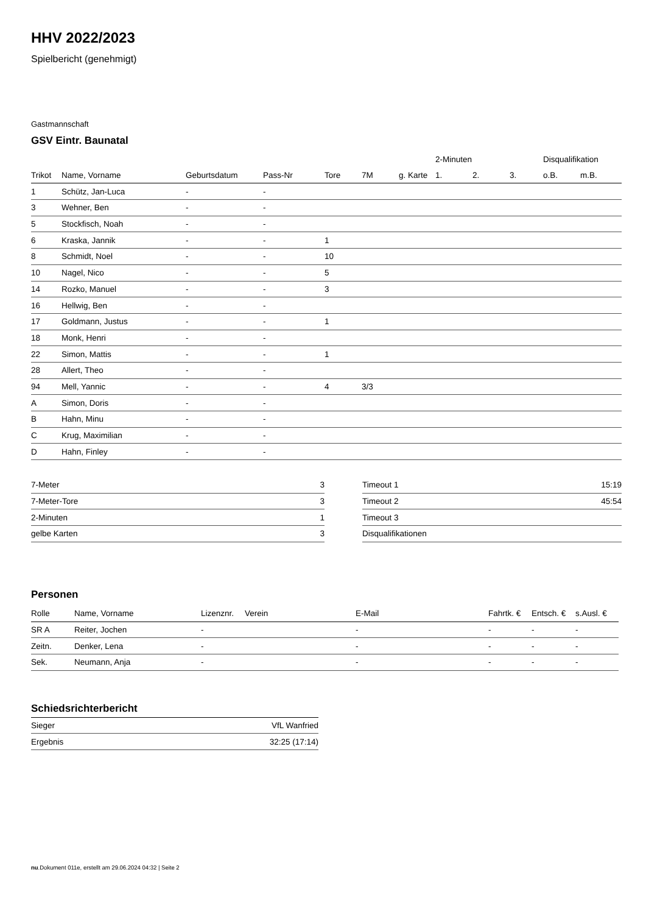HHV 2022/2023
Spielbericht (genehmigt)
Gastmannschaft
GSV Eintr. Baunatal
| | | | | | | | 2-Minuten | | | Disqualifikation | |
| --- | --- | --- | --- | --- | --- | --- | --- | --- | --- | --- | --- |
| Trikot | Name, Vorname | Geburtsdatum | Pass-Nr | Tore | 7M | g. Karte | 1. | 2. | 3. | o.B. | m.B. |
| 1 | Schütz, Jan-Luca | - | - | | | | | | | | |
| 3 | Wehner, Ben | - | - | | | | | | | | |
| 5 | Stockfisch, Noah | - | - | | | | | | | | |
| 6 | Kraska, Jannik | - | - | 1 | | | | | | | |
| 8 | Schmidt, Noel | - | - | 10 | | | | | | | |
| 10 | Nagel, Nico | - | - | 5 | | | | | | | |
| 14 | Rozko, Manuel | - | - | 3 | | | | | | | |
| 16 | Hellwig, Ben | - | - | | | | | | | | |
| 17 | Goldmann, Justus | - | - | 1 | | | | | | | |
| 18 | Monk, Henri | - | - | | | | | | | | |
| 22 | Simon, Mattis | - | - | 1 | | | | | | | |
| 28 | Allert, Theo | - | - | | | | | | | | |
| 94 | Mell, Yannic | - | - | 4 | 3/3 | | | | | | |
| A | Simon, Doris | - | - | | | | | | | | |
| B | Hahn, Minu | - | - | | | | | | | | |
| C | Krug, Maximilian | - | - | | | | | | | | |
| D | Hahn, Finley | - | - | | | | | | | | |
| 7-Meter | 3 |
| 7-Meter-Tore | 3 |
| 2-Minuten | 1 |
| gelbe Karten | 3 |
| Timeout 1 | 15:19 |
| Timeout 2 | 45:54 |
| Timeout 3 | |
| Disqualifikationen | |
Personen
| Rolle | Name, Vorname | Lizenznr. | Verein | E-Mail | Fahrtk. € | Entsch. € | s.Ausl. € |
| --- | --- | --- | --- | --- | --- | --- | --- |
| SR A | Reiter, Jochen | - | | - | - | - | - |
| Zeitn. | Denker, Lena | - | | - | - | - | - |
| Sek. | Neumann, Anja | - | | - | - | - | - |
Schiedsrichterbericht
| Sieger | VfL Wanfried |
| Ergebnis | 32:25 (17:14) |
nu.Dokument 011e, erstellt am 29.06.2024 04:32 | Seite 2